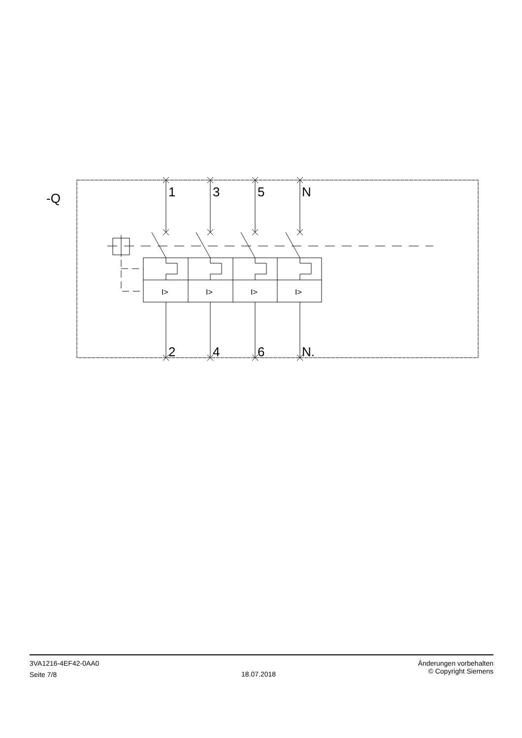-Q
1
3
5
N
I>
I>
I>
I>
2
4
6
N.
3VA1216-4EF42-0AA0
Seite 7/8
18.07.2018
Änderungen vorbehalten
© Copyright Siemens